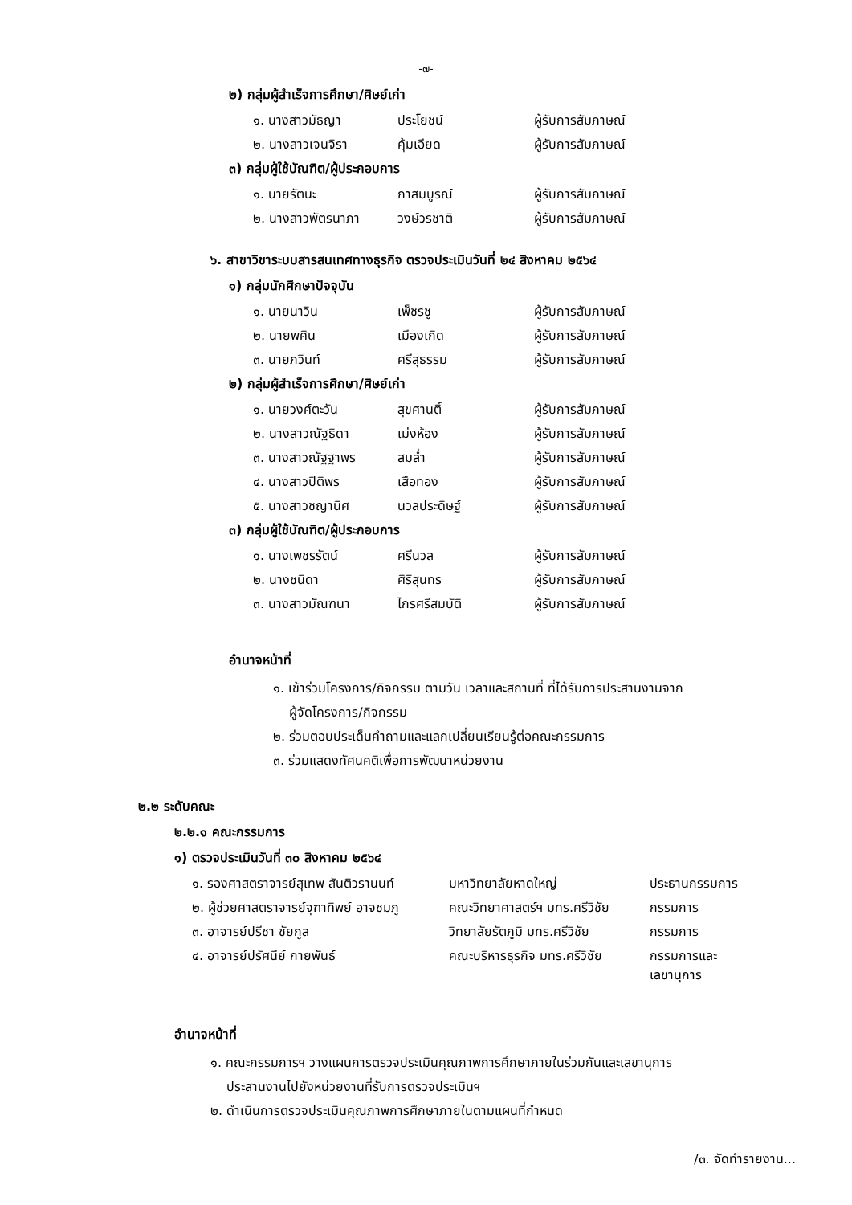-๗-
๒) กลุ่มผู้สำเร็จการศึกษา/ศิษย์เก่า
| ๑. นางสาวมัธญา | ประโยชน์ | ผู้รับการสัมภาษณ์ |
| ๒. นางสาวเจนจิรา | คุ้มเอียด | ผู้รับการสัมภาษณ์ |
๓) กลุ่มผู้ใช้บัณฑิต/ผู้ประกอบการ
| ๑. นายรัตนะ | ภาสมบูรณ์ | ผู้รับการสัมภาษณ์ |
| ๒. นางสาวพัตรนาภา | วงษ์วรชาติ | ผู้รับการสัมภาษณ์ |
๖. สาขาวิชาระบบสารสนเทศทางธุรกิจ ตรวจประเมินวันที่ ๒๔ สิงหาคม ๒๕๖๔
๑) กลุ่มนักศึกษาปัจจุบัน
| ๑. นายนาวิน | เพ็ชรชู | ผู้รับการสัมภาษณ์ |
| ๒. นายพศิน | เมืองเกิด | ผู้รับการสัมภาษณ์ |
| ๓. นายภวินท์ | ศรีสุธรรม | ผู้รับการสัมภาษณ์ |
๒) กลุ่มผู้สำเร็จการศึกษา/ศิษย์เก่า
| ๑. นายวงศ์ตะวัน | สุขศานติ์ | ผู้รับการสัมภาษณ์ |
| ๒. นางสาวณัฐธิดา | เม่งห้อง | ผู้รับการสัมภาษณ์ |
| ๓. นางสาวณัฐฐาพร | สมล่ำ | ผู้รับการสัมภาษณ์ |
| ๔. นางสาวปิติพร | เสือทอง | ผู้รับการสัมภาษณ์ |
| ๕. นางสาวชญานิศ | นวลประดิษฐ์ | ผู้รับการสัมภาษณ์ |
๓) กลุ่มผู้ใช้บัณฑิต/ผู้ประกอบการ
| ๑. นางเพชรรัตน์ | ศรีนวล | ผู้รับการสัมภาษณ์ |
| ๒. นางชนิดา | ศิริสุนทร | ผู้รับการสัมภาษณ์ |
| ๓. นางสาวมัณฑนา | ไกรศรีสมบัติ | ผู้รับการสัมภาษณ์ |
อำนาจหน้าที่
๑. เข้าร่วมโครงการ/กิจกรรม ตามวัน เวลาและสถานที่ ที่ได้รับการประสานงานจาก
ผู้จัดโครงการ/กิจกรรม
๒. ร่วมตอบประเด็นคำถามและแลกเปลี่ยนเรียนรู้ต่อคณะกรรมการ
๓. ร่วมแสดงทัศนคติเพื่อการพัฒนาหน่วยงาน
๒.๒ ระดับคณะ
๒.๒.๑ คณะกรรมการ
๑) ตรวจประเมินวันที่ ๓๐ สิงหาคม ๒๕๖๔
| ๑. รองศาสตราจารย์สุเทพ สันติวรานนท์ | มหาวิทยาลัยหาดใหญ่ | ประธานกรรมการ |
| ๒. ผู้ช่วยศาสตราจารย์จุฑาทิพย์ อาจชมภู | คณะวิทยาศาสตร์ฯ มทร.ศรีวิชัย | กรรมการ |
| ๓. อาจารย์ปรีชา ชัยกูล | วิทยาลัยรัตภูมิ มทร.ศรีวิชัย | กรรมการ |
| ๔. อาจารย์ปรัศนีย์ กายพันธ์ | คณะบริหารธุรกิจ มทร.ศรีวิชัย | กรรมการและ เลขานุการ |
อำนาจหน้าที่
๑. คณะกรรมการฯ วางแผนการตรวจประเมินคุณภาพการศึกษาภายในร่วมกันและเลขานุการ
ประสานงานไปยังหน่วยงานที่รับการตรวจประเมินฯ
๒. ดำเนินการตรวจประเมินคุณภาพการศึกษาภายในตามแผนที่กำหนด
/๓. จัดทำรายงาน...